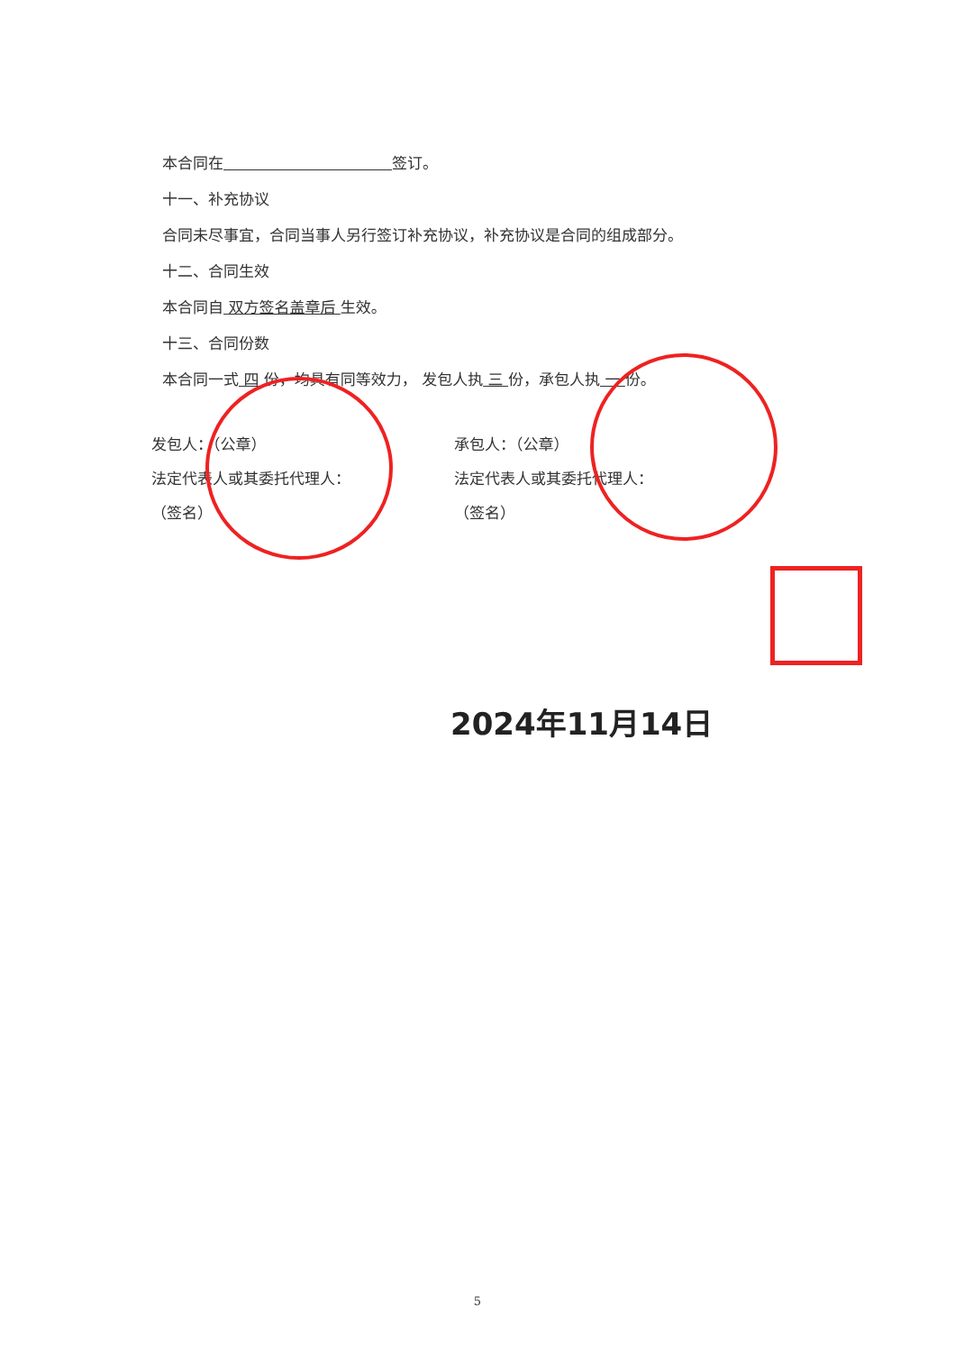本合同在　　　　　　　　　　　 签订。
十一、补充协议
合同未尽事宜，合同当事人另行签订补充协议，补充协议是合同的组成部分。
十二、合同生效
本合同自 双方签名盖章后 生效。
十三、合同份数
本合同一式 四 份，均具有同等效力， 发包人执 三 份，承包人执 一 份。
发包人：（公章）
法定代表人或其委托代理人：
（签名）
承包人：（公章）
法定代表人或其委托代理人：
（签名）
2024年11月14日
5